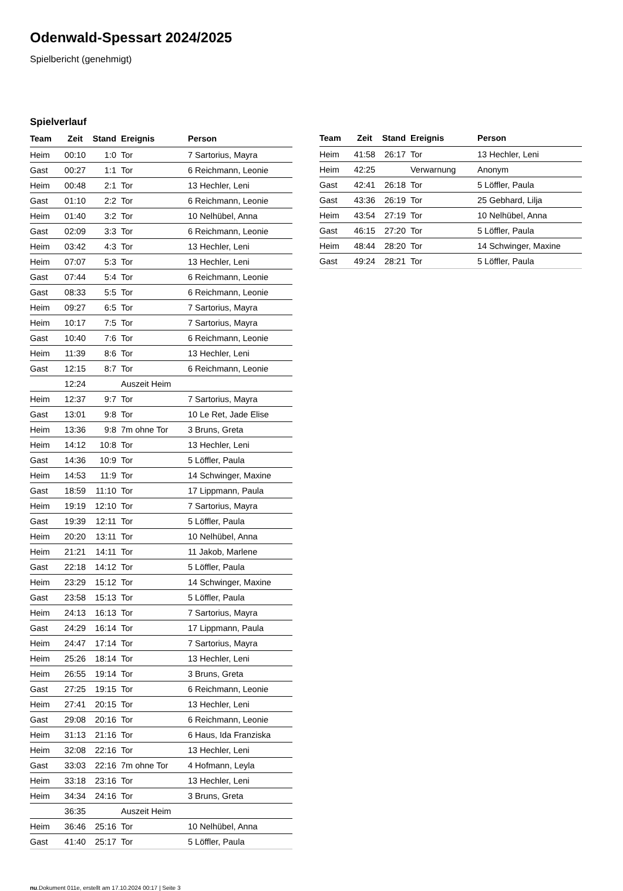Odenwald-Spessart 2024/2025
Spielbericht (genehmigt)
Spielverlauf
| Team | Zeit | Stand | Ereignis | Person |
| --- | --- | --- | --- | --- |
| Heim | 00:10 | 1:0 | Tor | 7 Sartorius, Mayra |
| Gast | 00:27 | 1:1 | Tor | 6 Reichmann, Leonie |
| Heim | 00:48 | 2:1 | Tor | 13 Hechler, Leni |
| Gast | 01:10 | 2:2 | Tor | 6 Reichmann, Leonie |
| Heim | 01:40 | 3:2 | Tor | 10 Nelhübel, Anna |
| Gast | 02:09 | 3:3 | Tor | 6 Reichmann, Leonie |
| Heim | 03:42 | 4:3 | Tor | 13 Hechler, Leni |
| Heim | 07:07 | 5:3 | Tor | 13 Hechler, Leni |
| Gast | 07:44 | 5:4 | Tor | 6 Reichmann, Leonie |
| Gast | 08:33 | 5:5 | Tor | 6 Reichmann, Leonie |
| Heim | 09:27 | 6:5 | Tor | 7 Sartorius, Mayra |
| Heim | 10:17 | 7:5 | Tor | 7 Sartorius, Mayra |
| Gast | 10:40 | 7:6 | Tor | 6 Reichmann, Leonie |
| Heim | 11:39 | 8:6 | Tor | 13 Hechler, Leni |
| Gast | 12:15 | 8:7 | Tor | 6 Reichmann, Leonie |
| | 12:24 | | Auszeit Heim | |
| Heim | 12:37 | 9:7 | Tor | 7 Sartorius, Mayra |
| Gast | 13:01 | 9:8 | Tor | 10 Le Ret, Jade Elise |
| Heim | 13:36 | 9:8 | 7m ohne Tor | 3 Bruns, Greta |
| Heim | 14:12 | 10:8 | Tor | 13 Hechler, Leni |
| Gast | 14:36 | 10:9 | Tor | 5 Löffler, Paula |
| Heim | 14:53 | 11:9 | Tor | 14 Schwinger, Maxine |
| Gast | 18:59 | 11:10 | Tor | 17 Lippmann, Paula |
| Heim | 19:19 | 12:10 | Tor | 7 Sartorius, Mayra |
| Gast | 19:39 | 12:11 | Tor | 5 Löffler, Paula |
| Heim | 20:20 | 13:11 | Tor | 10 Nelhübel, Anna |
| Heim | 21:21 | 14:11 | Tor | 11 Jakob, Marlene |
| Gast | 22:18 | 14:12 | Tor | 5 Löffler, Paula |
| Heim | 23:29 | 15:12 | Tor | 14 Schwinger, Maxine |
| Gast | 23:58 | 15:13 | Tor | 5 Löffler, Paula |
| Heim | 24:13 | 16:13 | Tor | 7 Sartorius, Mayra |
| Gast | 24:29 | 16:14 | Tor | 17 Lippmann, Paula |
| Heim | 24:47 | 17:14 | Tor | 7 Sartorius, Mayra |
| Heim | 25:26 | 18:14 | Tor | 13 Hechler, Leni |
| Heim | 26:55 | 19:14 | Tor | 3 Bruns, Greta |
| Gast | 27:25 | 19:15 | Tor | 6 Reichmann, Leonie |
| Heim | 27:41 | 20:15 | Tor | 13 Hechler, Leni |
| Gast | 29:08 | 20:16 | Tor | 6 Reichmann, Leonie |
| Heim | 31:13 | 21:16 | Tor | 6 Haus, Ida Franziska |
| Heim | 32:08 | 22:16 | Tor | 13 Hechler, Leni |
| Gast | 33:03 | 22:16 | 7m ohne Tor | 4 Hofmann, Leyla |
| Heim | 33:18 | 23:16 | Tor | 13 Hechler, Leni |
| Heim | 34:34 | 24:16 | Tor | 3 Bruns, Greta |
| | 36:35 | | Auszeit Heim | |
| Heim | 36:46 | 25:16 | Tor | 10 Nelhübel, Anna |
| Gast | 41:40 | 25:17 | Tor | 5 Löffler, Paula |
| Team | Zeit | Stand | Ereignis | Person |
| --- | --- | --- | --- | --- |
| Heim | 41:58 | 26:17 | Tor | 13 Hechler, Leni |
| Heim | 42:25 | | Verwarnung | Anonym |
| Gast | 42:41 | 26:18 | Tor | 5 Löffler, Paula |
| Gast | 43:36 | 26:19 | Tor | 25 Gebhard, Lilja |
| Heim | 43:54 | 27:19 | Tor | 10 Nelhübel, Anna |
| Gast | 46:15 | 27:20 | Tor | 5 Löffler, Paula |
| Heim | 48:44 | 28:20 | Tor | 14 Schwinger, Maxine |
| Gast | 49:24 | 28:21 | Tor | 5 Löffler, Paula |
nu.Dokument 011e, erstellt am 17.10.2024 00:17 | Seite 3